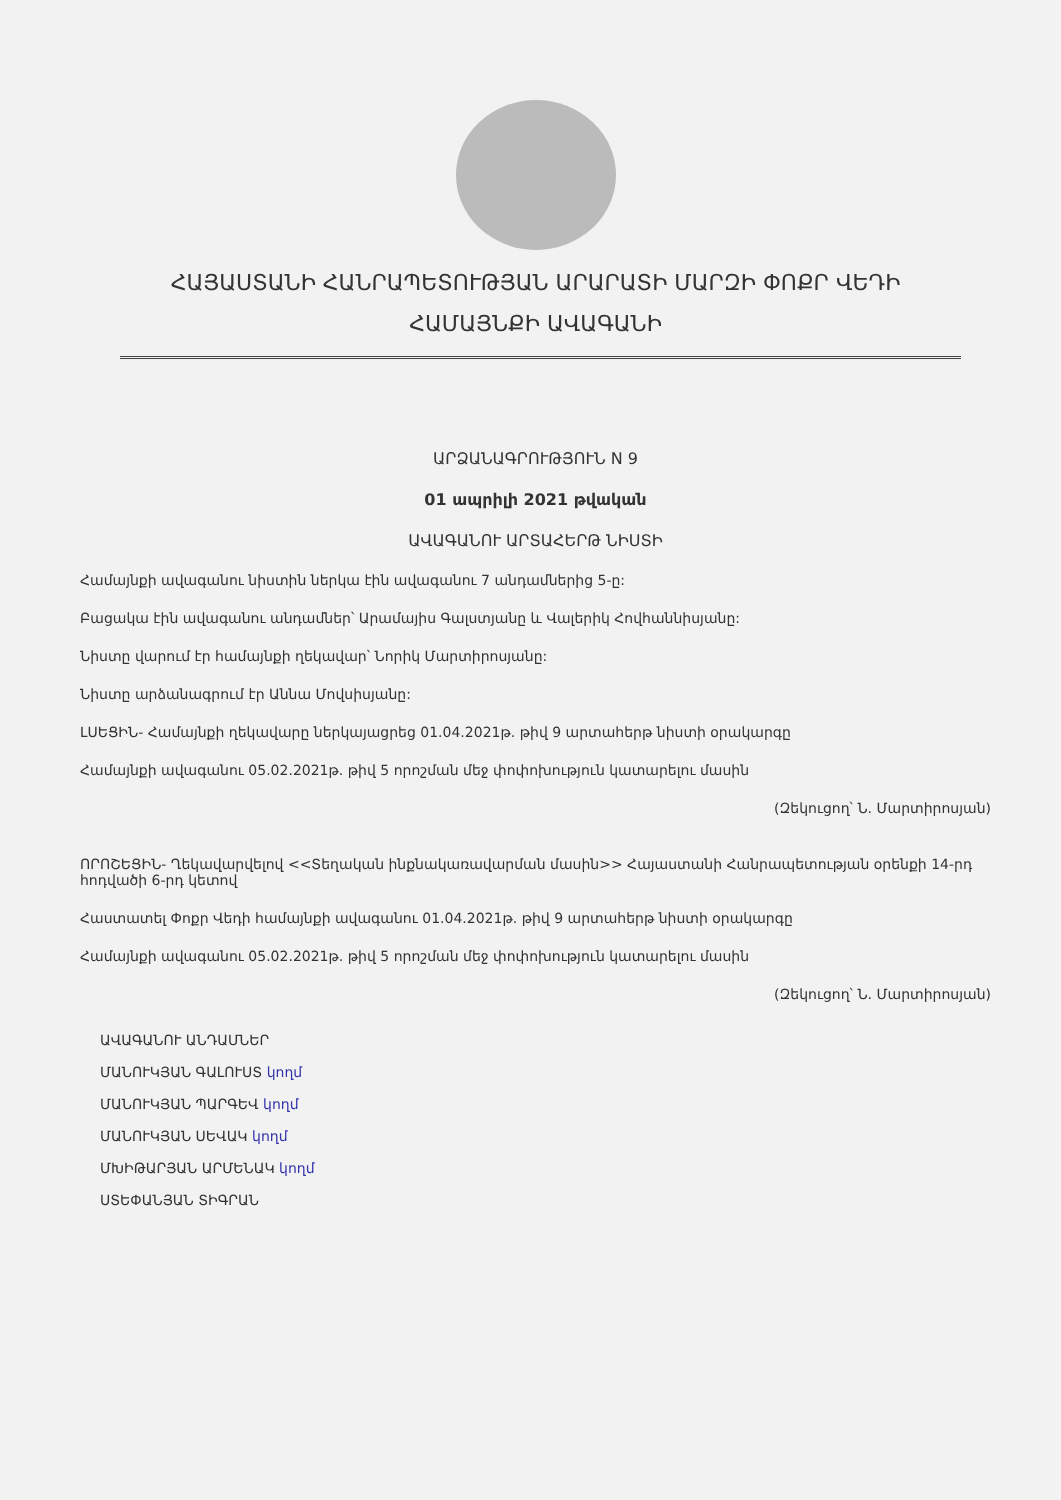ՀԱՅԱՍՏԱՆԻ ՀԱՆՐԱՊԵՏՈՒԹՅԱՆ ԱՐԱՐԱՏԻ ՄԱՐԶԻ ՓՈՔՐ ՎԵԴԻ
ՀԱՄԱՅՆՔԻ ԱՎԱԳԱՆԻ
ԱՐՁԱՆԱԳՐՈՒԹՅՈՒՆ N 9
01 ապրիլի 2021 թվական
ԱՎԱԳԱՆՈՒ ԱՐՏԱՀԵՐԹ ՆԻՍՏԻ
Համայնքի ավագանու նիստին ներկա էին ավագանու 7 անդամներից 5-ը:
Բացակա էին ավագանու անդամներ՝ Արամայիս Գալստյանը և Վալերիկ Հովհաննիսյանը:
Նիստը վարում էր համայնքի ղեկավար՝ Նորիկ Մարտիրոսյանը:
Նիստը արձանագրում էր Աննա Մովսիսյանը:
ԼՍԵՑԻՆ- Համայնքի ղեկավարը ներկայացրեց 01.04.2021թ. թիվ 9 արտահերթ նիստի օրակարգը
Համայնքի ավագանու 05.02.2021թ. թիվ 5 որոշման մեջ փոփոխություն կատարելու մասին
(Զեկուցող՝ Ն. Մարտիրոսյան)
ՈՐՈՇԵՑԻՆ- Ղեկավարվելով <<Տեղական ինքնակառավարման մասին>> Հայաստանի Հանրապետության օրենքի 14-րդ հոդվածի 6-րդ կետով
Հաստատել Փոքր Վեդի համայնքի ավագանու 01.04.2021թ. թիվ 9 արտահերթ նիստի օրակարգը
Համայնքի ավագանու 05.02.2021թ. թիվ 5 որոշման մեջ փոփոխություն կատարելու մասին
(Զեկուցող՝ Ն. Մարտիրոսյան)
ԱՎԱԳԱՆՈՒ ԱՆԴԱՄՆԵՐ
ՄԱՆՈՒԿՅԱՆ ԳԱԼՈՒՍՏ կողմ
ՄԱՆՈՒԿՅԱՆ ՊԱՐԳԵՎ կողմ
ՄԱՆՈՒԿՅԱՆ ՍԵՎԱԿ կողմ
ՄԽԻԹԱՐՅԱՆ ԱՐՄԵՆԱԿ կողմ
ՍՏԵՓԱՆՅԱՆ ՏԻԳՐԱՆ